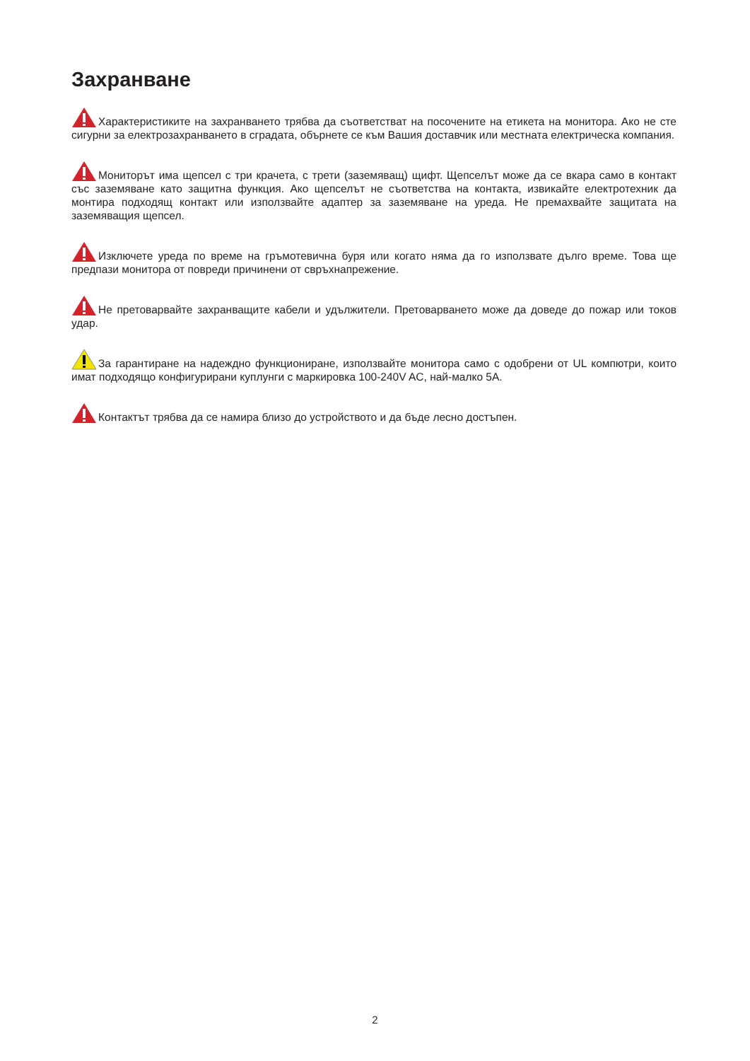Захранване
Характеристиките на захранването трябва да съответстват на посочените на етикета на монитора. Ако не сте сигурни за електрозахранването в сградата, обърнете се към Вашия доставчик или местната електрическа компания.
Мониторът има щепсел с три крачета, с трети (заземяващ) щифт. Щепселът може да се вкара само в контакт със заземяване като защитна функция. Ако щепселът не съответства на контакта, извикайте електротехник да монтира подходящ контакт или използвайте адаптер за заземяване на уреда. Не премахвайте защитата на заземяващия щепсел.
Изключете уреда по време на гръмотевична буря или когато няма да го използвате дълго време. Това ще предпази монитора от повреди причинени от свръхнапрежение.
Не претоварвайте захранващите кабели и удължители. Претоварването може да доведе до пожар или токов удар.
За гарантиране на надеждно функциониране, използвайте монитора само с одобрени от UL компютри, които имат подходящо конфигурирани куплунги с маркировка 100-240V AC, най-малко 5А.
Контактът трябва да се намира близо до устройството и да бъде лесно достъпен.
2